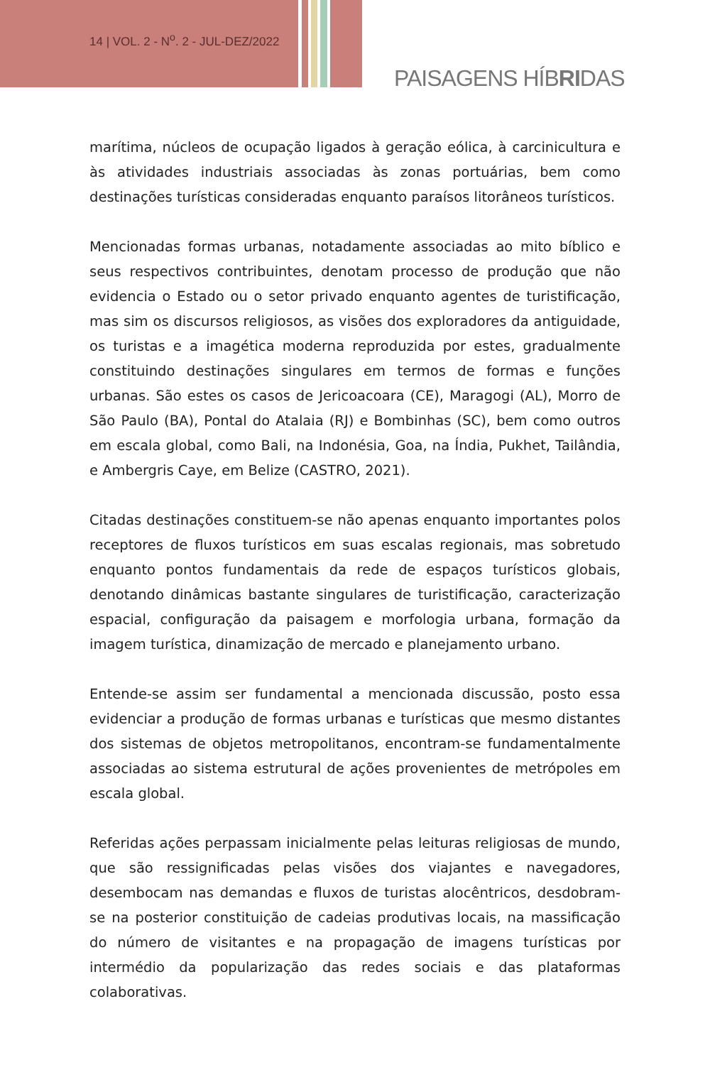14 | VOL. 2 - N<sup>o</sup>. 2 - JUL-DEZ/2022
PAISAGENS HÍBRIDAS
marítima, núcleos de ocupação ligados à geração eólica, à carcinicultura e às atividades industriais associadas às zonas portuárias, bem como destinações turísticas consideradas enquanto paraísos litorâneos turísticos.
Mencionadas formas urbanas, notadamente associadas ao mito bíblico e seus respectivos contribuintes, denotam processo de produção que não evidencia o Estado ou o setor privado enquanto agentes de turistificação, mas sim os discursos religiosos, as visões dos exploradores da antiguidade, os turistas e a imagética moderna reproduzida por estes, gradualmente constituindo destinações singulares em termos de formas e funções urbanas. São estes os casos de Jericoacoara (CE), Maragogi (AL), Morro de São Paulo (BA), Pontal do Atalaia (RJ) e Bombinhas (SC), bem como outros em escala global, como Bali, na Indonésia, Goa, na Índia, Pukhet, Tailândia, e Ambergris Caye, em Belize (CASTRO, 2021).
Citadas destinações constituem-se não apenas enquanto importantes polos receptores de fluxos turísticos em suas escalas regionais, mas sobretudo enquanto pontos fundamentais da rede de espaços turísticos globais, denotando dinâmicas bastante singulares de turistificação, caracterização espacial, configuração da paisagem e morfologia urbana, formação da imagem turística, dinamização de mercado e planejamento urbano.
Entende-se assim ser fundamental a mencionada discussão, posto essa evidenciar a produção de formas urbanas e turísticas que mesmo distantes dos sistemas de objetos metropolitanos, encontram-se fundamentalmente associadas ao sistema estrutural de ações provenientes de metrópoles em escala global.
Referidas ações perpassam inicialmente pelas leituras religiosas de mundo, que são ressignificadas pelas visões dos viajantes e navegadores, desembocam nas demandas e fluxos de turistas alocêntricos, desdobram-se na posterior constituição de cadeias produtivas locais, na massificação do número de visitantes e na propagação de imagens turísticas por intermédio da popularização das redes sociais e das plataformas colaborativas.